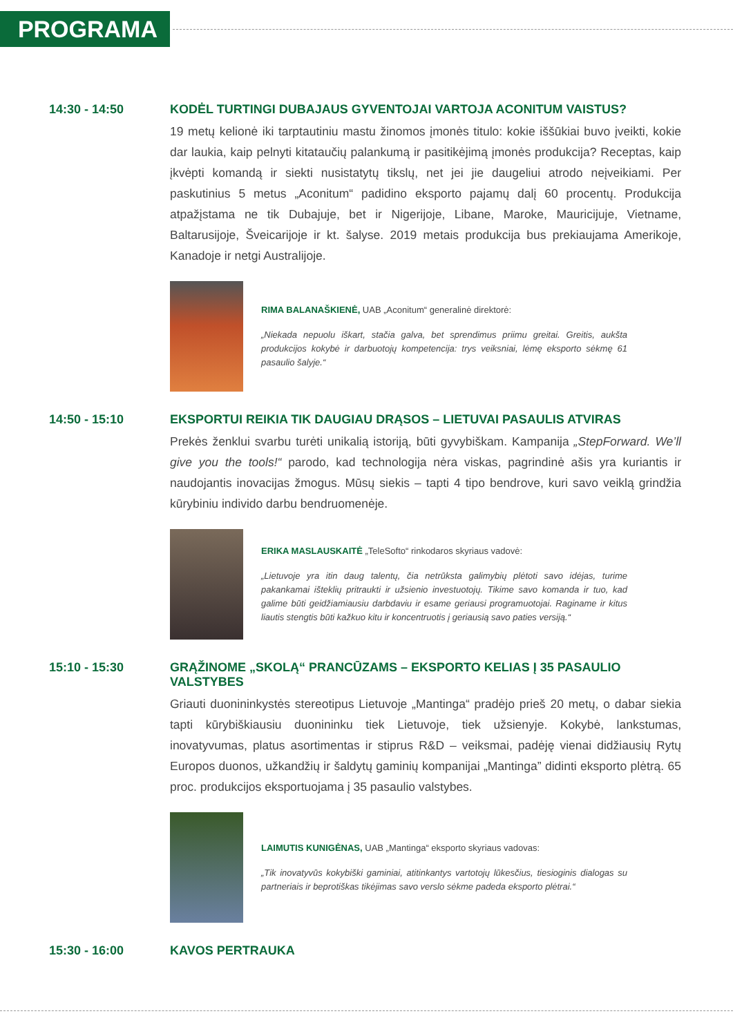PROGRAMA
14:30 - 14:50 KODĖL TURTINGI DUBAJAUS GYVENTOJAI VARTOJA ACONITUM VAISTUS?
19 metų kelionė iki tarptautiniu mastu žinomos įmonės titulo: kokie iššūkiai buvo įveikti, kokie dar laukia, kaip pelnyti kitataučių palankumą ir pasitikėjimą įmonės produkcija? Receptas, kaip įkvėpti komandą ir siekti nusistatytų tikslų, net jei jie daugeliui atrodo neįveikiami. Per paskutinius 5 metus „Aconitum“ padidino eksporto pajamų dalį 60 procentų. Produkcija atpažįstama ne tik Dubajuje, bet ir Nigerijoje, Libane, Maroke, Mauricijuje, Vietname, Baltarusijoje, Šveicarijoje ir kt. šalyse. 2019 metais produkcija bus prekiaujama Amerikoje, Kanadoje ir netgi Australijoje.
RIMA BALANAŠKIENĖ, UAB „Aconitum“ generalinė direktorė:
„Niekada nepuolu iškart, stačia galva, bet sprendimus priimu greitai. Greitis, aukšta produkcijos kokybė ir darbuotojų kompetencija: trys veiksniai, lėmę eksporto sėkmę 61 pasaulio šalyje.“
14:50 - 15:10 EKSPORTUI REIKIA TIK DAUGIAU DRĄSOS – LIETUVAI PASAULIS ATVIRAS
Prekės ženklui svarbu turėti unikalią istoriją, būti gyvybiškam. Kampanija „StepForward. We’ll give you the tools!“ parodo, kad technologija nėra viskas, pagrindinė ašis yra kuriantis ir naudojantis inovacijas žmogus. Mūsų siekis – tapti 4 tipo bendrove, kuri savo veiklą grindžia kūrybiniu individo darbu bendruomenėje.
ERIKA MASLAUSKAITĖ „TeleSofto“ rinkodaros skyriaus vadovė:
„Lietuvoje yra itin daug talentų, čia netrūksta galimybių plėtoti savo idėjas, turime pakankamai išteklių pritraukti ir užsienio investuotojų. Tikime savo komanda ir tuo, kad galime būti geidžiamiausiu darbdaviu ir esame geriausi programuotojai. Raginame ir kitus liautis stengtis būti kažkuo kitu ir koncentruotis į geriausią savo paties versiją.“
15:10 - 15:30 GRĄŽINOME „SKOLĄ“ PRANCŪZAMS – EKSPORTO KELIAS Į 35 PASAULIO VALSTYBES
Griauti duonininkystės stereotipus Lietuvoje „Mantinga“ pradėjo prieš 20 metų, o dabar siekia tapti kūrybiškiausiu duonininku tiek Lietuvoje, tiek užsienyje. Kokybė, lankstumas, inovatyvumas, platus asortimentas ir stiprus R&D – veiksmai, padėję vienai didžiausių Rytų Europos duonos, užkandžių ir šaldytų gaminių kompanijai „Mantinga” didinti eksporto plėtrą. 65 proc. produkcijos eksportuojama į 35 pasaulio valstybes.
LAIMUTIS KUNIGĖNAS, UAB „Mantinga“ eksporto skyriaus vadovas:
„Tik inovatyvūs kokybiški gaminiai, atitinkantys vartotojų lūkesčius, tiesioginis dialogas su partneriais ir beprotiškas tikėjimas savo verslo sėkme padeda eksporto plėtrai.“
15:30 - 16:00 KAVOS PERTRAUKA